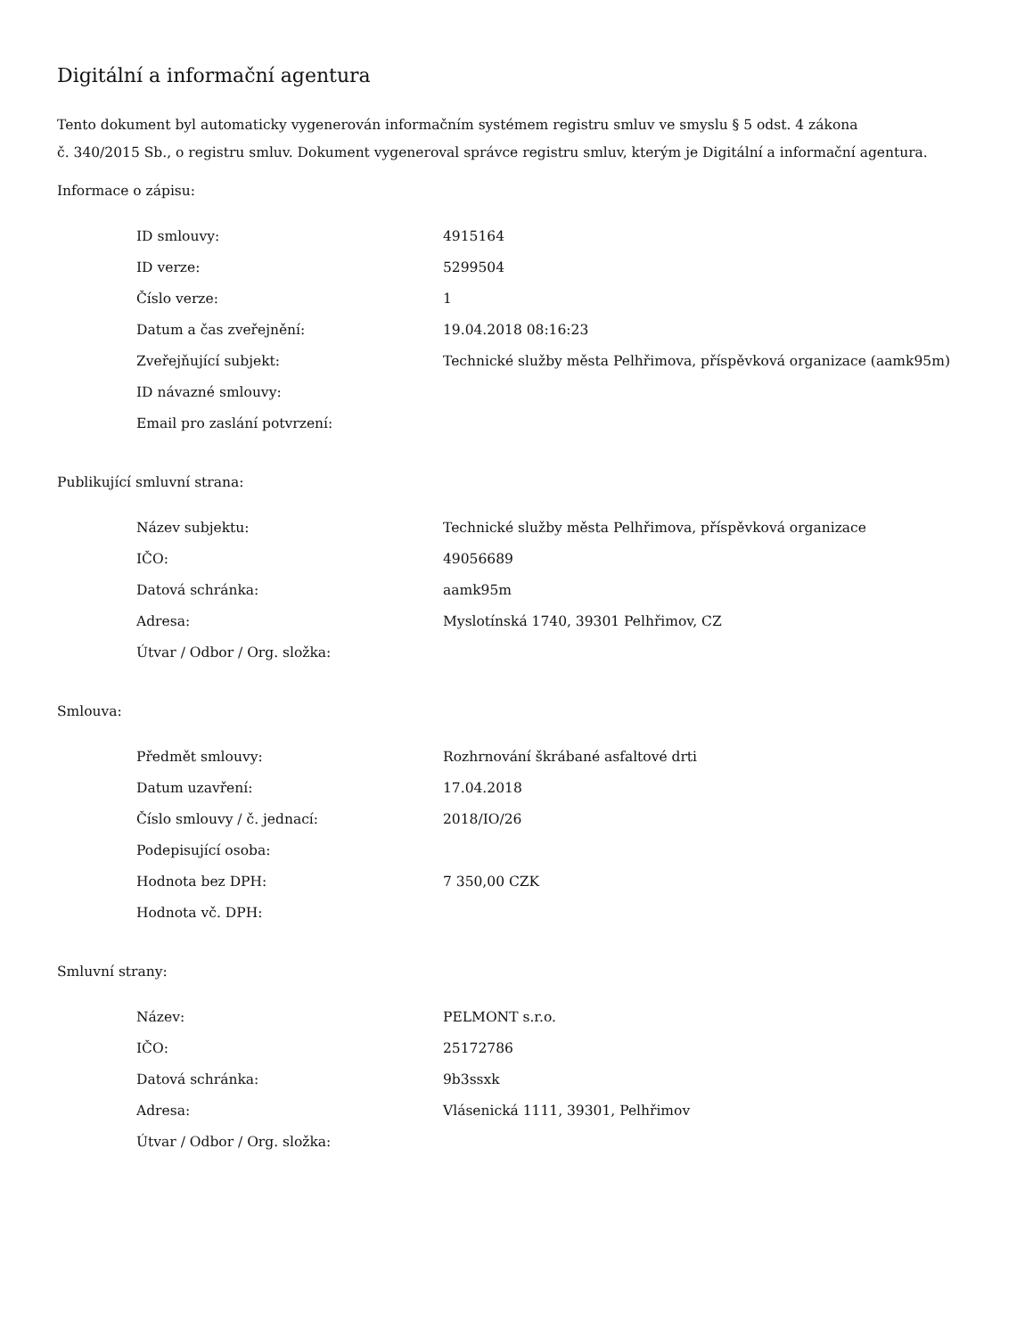Digitální a informační agentura
Tento dokument byl automaticky vygenerován informačním systémem registru smluv ve smyslu § 5 odst. 4 zákona
č. 340/2015 Sb., o registru smluv. Dokument vygeneroval správce registru smluv, kterým je Digitální a informační agentura.
Informace o zápisu:
| ID smlouvy: | 4915164 |
| ID verze: | 5299504 |
| Číslo verze: | 1 |
| Datum a čas zveřejnění: | 19.04.2018 08:16:23 |
| Zveřejňující subjekt: | Technické služby města Pelhřimova, příspěvková organizace (aamk95m) |
| ID návazné smlouvy: | |
| Email pro zaslání potvrzení: | |
Publikující smluvní strana:
| Název subjektu: | Technické služby města Pelhřimova, příspěvková organizace |
| IČO: | 49056689 |
| Datová schránka: | aamk95m |
| Adresa: | Myslotínská 1740, 39301 Pelhřimov, CZ |
| Útvar / Odbor / Org. složka: | |
Smlouva:
| Předmět smlouvy: | Rozhrnování škrábané asfaltové drti |
| Datum uzavření: | 17.04.2018 |
| Číslo smlouvy / č. jednací: | 2018/IO/26 |
| Podepisující osoba: | |
| Hodnota bez DPH: | 7 350,00 CZK |
| Hodnota vč. DPH: | |
Smluvní strany:
| Název: | PELMONT s.r.o. |
| IČO: | 25172786 |
| Datová schránka: | 9b3ssxk |
| Adresa: | Vlásenická 1111, 39301, Pelhřimov |
| Útvar / Odbor / Org. složka: | |